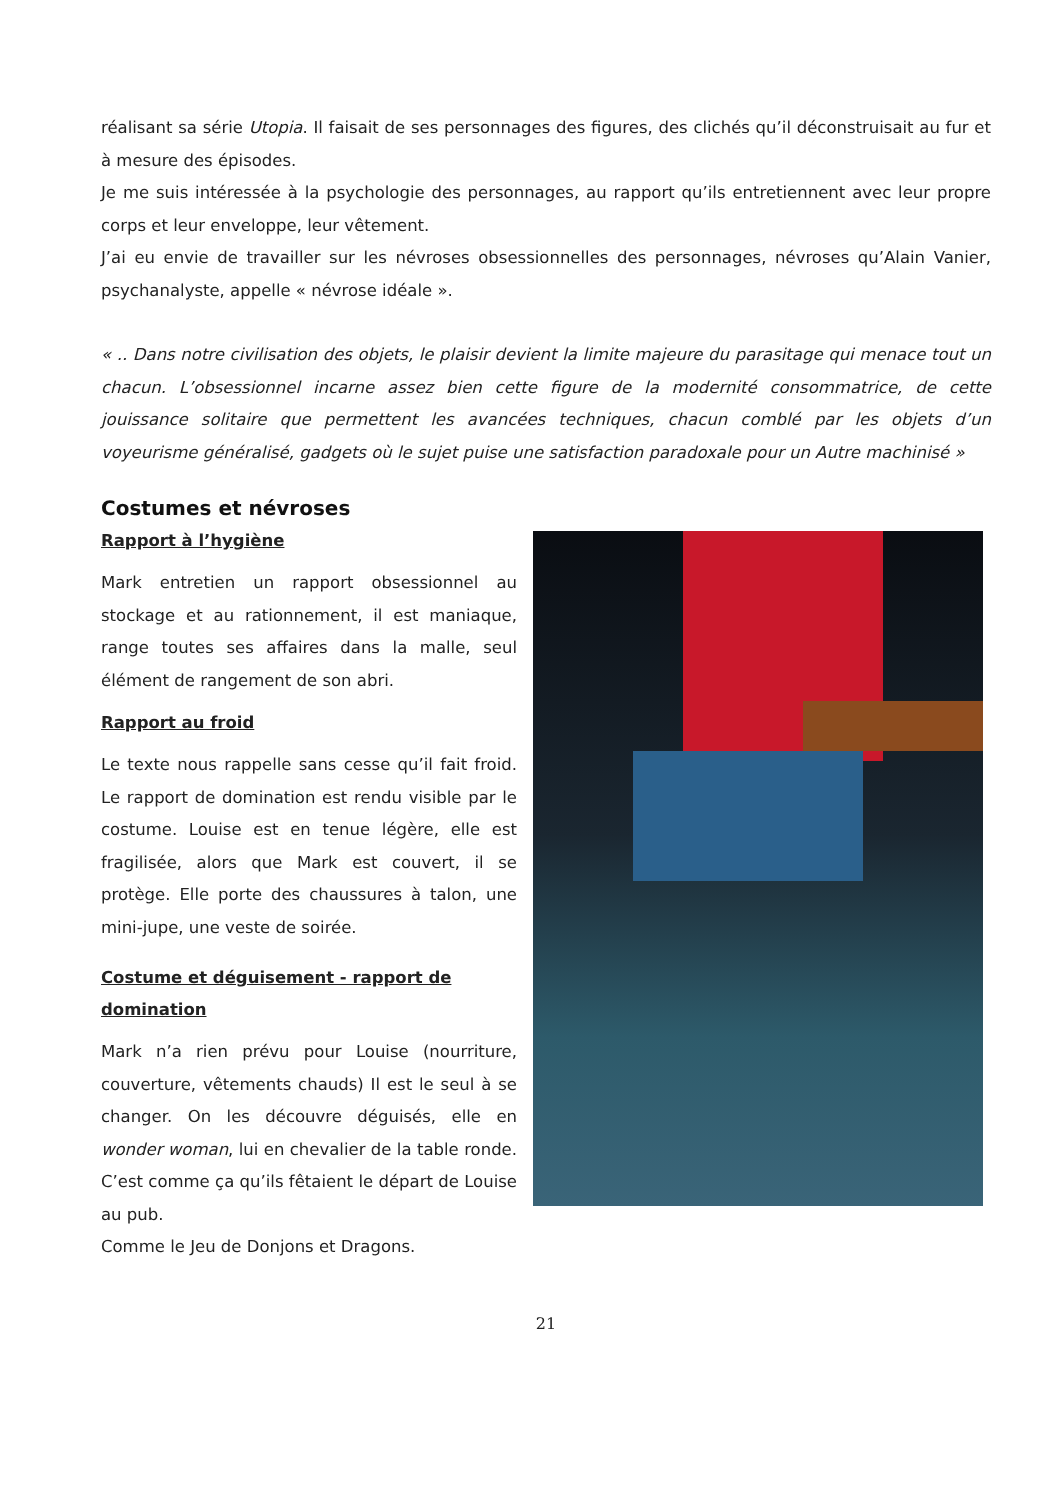réalisant sa série Utopia. Il faisait de ses personnages des figures, des clichés qu’il déconstruisait au fur et à mesure des épisodes.
Je me suis intéressée à la psychologie des personnages, au rapport qu’ils entretiennent avec leur propre corps et leur enveloppe, leur vêtement.
J’ai eu envie de travailler sur les névroses obsessionnelles des personnages, névroses qu’Alain Vanier, psychanalyste, appelle « névrose idéale ».
« .. Dans notre civilisation des objets, le plaisir devient la limite majeure du parasitage qui menace tout un chacun. L’obsessionnel incarne assez bien cette figure de la modernité consommatrice, de cette jouissance solitaire que permettent les avancées techniques, chacun comblé par les objets d’un voyeurisme généralisé, gadgets où le sujet puise une satisfaction paradoxale pour un Autre machinisé »
Costumes et névroses
Rapport à l’hygiène
Mark entretien un rapport obsessionnel au stockage et au rationnement, il est maniaque, range toutes ses affaires dans la malle, seul élément de rangement de son abri.
Rapport au froid
Le texte nous rappelle sans cesse qu’il fait froid. Le rapport de domination est rendu visible par le costume. Louise est en tenue légère, elle est fragilisée, alors que Mark est couvert, il se protège. Elle porte des chaussures à talon, une mini-jupe, une veste de soirée.
Costume et déguisement - rapport de domination
Mark n’a rien prévu pour Louise (nourriture, couverture, vêtements chauds) Il est le seul à se changer. On les découvre déguisés, elle en wonder woman, lui en chevalier de la table ronde. C’est comme ça qu’ils fêtaient le départ de Louise au pub.
Comme le Jeu de Donjons et Dragons.
21